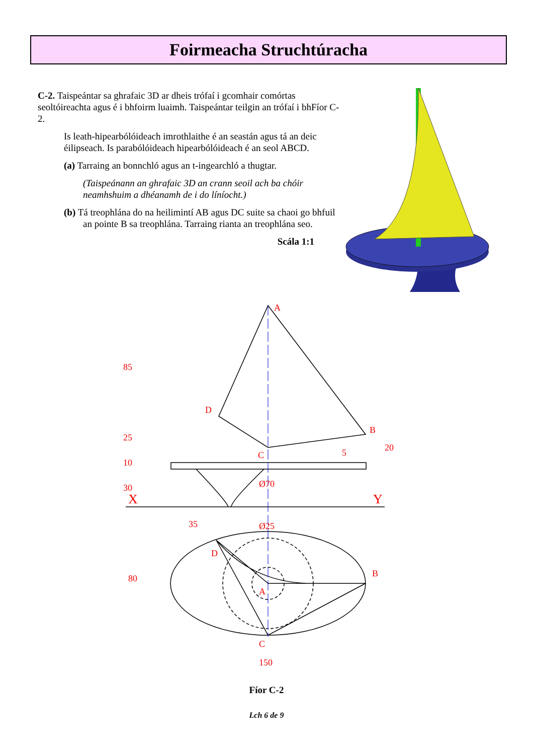Foirmeacha Struchtúracha
C-2. Taispeántar sa ghrafaic 3D ar dheis trófaí i gcomhair comórtas seoltóireachta agus é i bhfoirm luaimh. Taispeántar teilgin an trófaí i bhFíor C-2.
Is leath-hipearbólóideach imrothlaithe é an seastán agus tá an deic éilipseach. Is parabólóideach hipearbólóideach é an seol ABCD.
(a) Tarraing an bonnchló agus an t-ingearchló a thugtar.
(Taispeánann an ghrafaic 3D an crann seoil ach ba chóir neamhshuim a dhéanamh de i do líníocht.)
(b) Tá treophlána do na heilimintí AB agus DC suite sa chaoi go bhfuil an pointe B sa treophlána. Tarraing rianta an treophlána seo.
Scála 1:1
A
D
B
C
X
Y
Ø70
Ø25
35
D
B
A
C
150
80
85
25
10
30
20
5
Fíor C-2
Lch 6 de 9